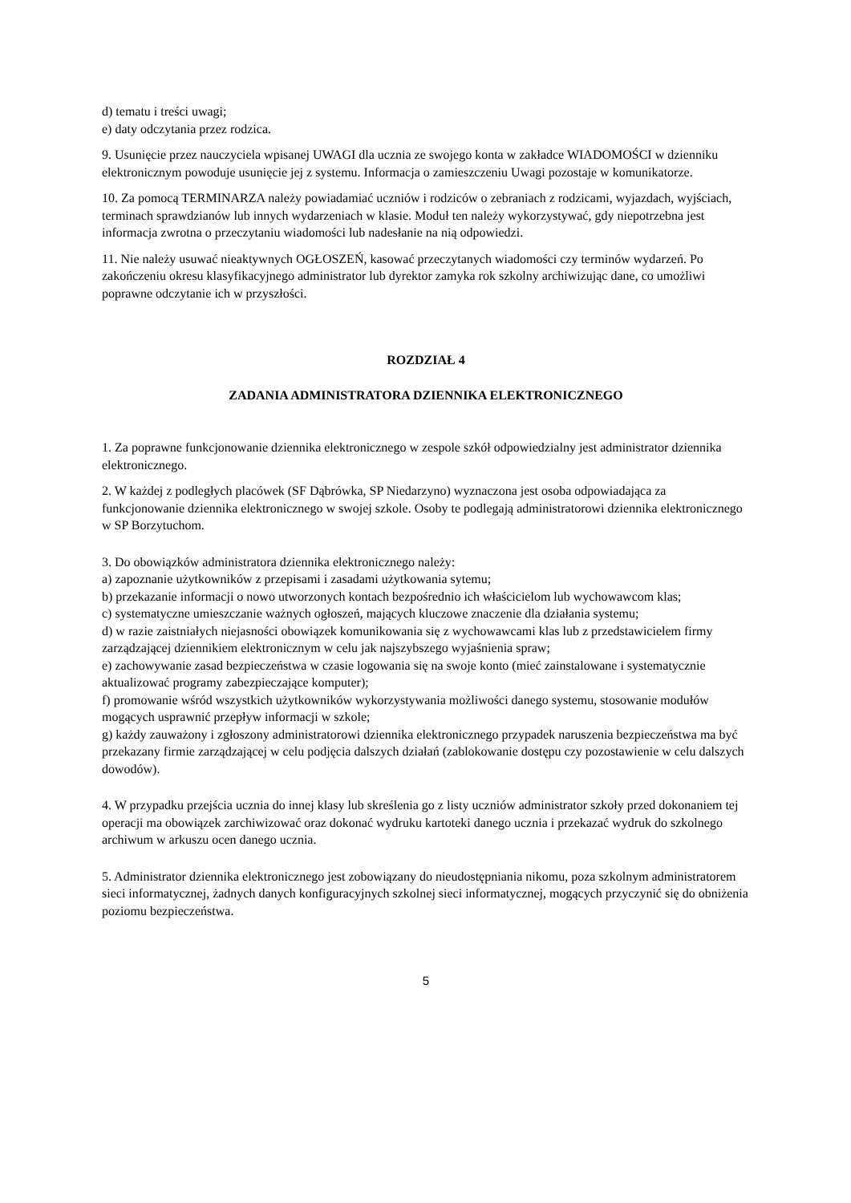d) tematu i treści uwagi;
e) daty odczytania przez rodzica.
9. Usunięcie przez nauczyciela wpisanej UWAGI dla ucznia ze swojego konta w zakładce WIADOMOŚCI w dzienniku elektronicznym powoduje usunięcie jej z systemu. Informacja o zamieszczeniu Uwagi pozostaje w komunikatorze.
10. Za pomocą TERMINARZA należy powiadamiać uczniów i rodziców o zebraniach z rodzicami, wyjazdach, wyjściach, terminach sprawdzianów lub innych wydarzeniach w klasie. Moduł ten należy wykorzystywać, gdy niepotrzebna jest informacja zwrotna o przeczytaniu wiadomości lub nadesłanie na nią odpowiedzi.
11. Nie należy usuwać nieaktywnych OGŁOSZEŃ, kasować przeczytanych wiadomości czy terminów wydarzeń. Po zakończeniu okresu klasyfikacyjnego administrator lub dyrektor zamyka rok szkolny archiwizując dane, co umożliwi poprawne odczytanie ich w przyszłości.
ROZDZIAŁ 4
ZADANIA ADMINISTRATORA DZIENNIKA ELEKTRONICZNEGO
1. Za poprawne funkcjonowanie dziennika elektronicznego w zespole szkół odpowiedzialny jest administrator dziennika elektronicznego.
2. W każdej z podległych placówek (SF Dąbrówka, SP Niedarzyno) wyznaczona jest osoba odpowiadająca za funkcjonowanie dziennika elektronicznego w swojej szkole. Osoby te podlegają administratorowi dziennika elektronicznego w SP Borzytuchom.
3. Do obowiązków administratora dziennika elektronicznego należy:
a) zapoznanie użytkowników z przepisami i zasadami użytkowania sytemu;
b) przekazanie informacji o nowo utworzonych kontach bezpośrednio ich właścicielom lub wychowawcom klas;
c) systematyczne umieszczanie ważnych ogłoszeń, mających kluczowe znaczenie dla działania systemu;
d) w razie zaistniałych niejasności obowiązek komunikowania się z wychowawcami klas lub z przedstawicielem firmy zarządzającej dziennikiem elektronicznym w celu jak najszybszego wyjaśnienia spraw;
e) zachowywanie zasad bezpieczeństwa w czasie logowania się na swoje konto (mieć zainstalowane i systematycznie aktualizować programy zabezpieczające komputer);
f) promowanie wśród wszystkich użytkowników wykorzystywania możliwości danego systemu, stosowanie modułów mogących usprawnić przepływ informacji w szkole;
g) każdy zauważony i zgłoszony administratorowi dziennika elektronicznego przypadek naruszenia bezpieczeństwa ma być przekazany firmie zarządzającej w celu podjęcia dalszych działań (zablokowanie dostępu czy pozostawienie w celu dalszych dowodów).
4. W przypadku przejścia ucznia do innej klasy lub skreślenia go z listy uczniów administrator szkoły przed dokonaniem tej operacji ma obowiązek zarchiwizować oraz dokonać wydruku kartoteki danego ucznia i przekazać wydruk do szkolnego archiwum w arkuszu ocen danego ucznia.
5. Administrator dziennika elektronicznego jest zobowiązany do nieudostępniania nikomu, poza szkolnym administratorem sieci informatycznej, żadnych danych konfiguracyjnych szkolnej sieci informatycznej, mogących przyczynić się do obniżenia poziomu bezpieczeństwa.
5